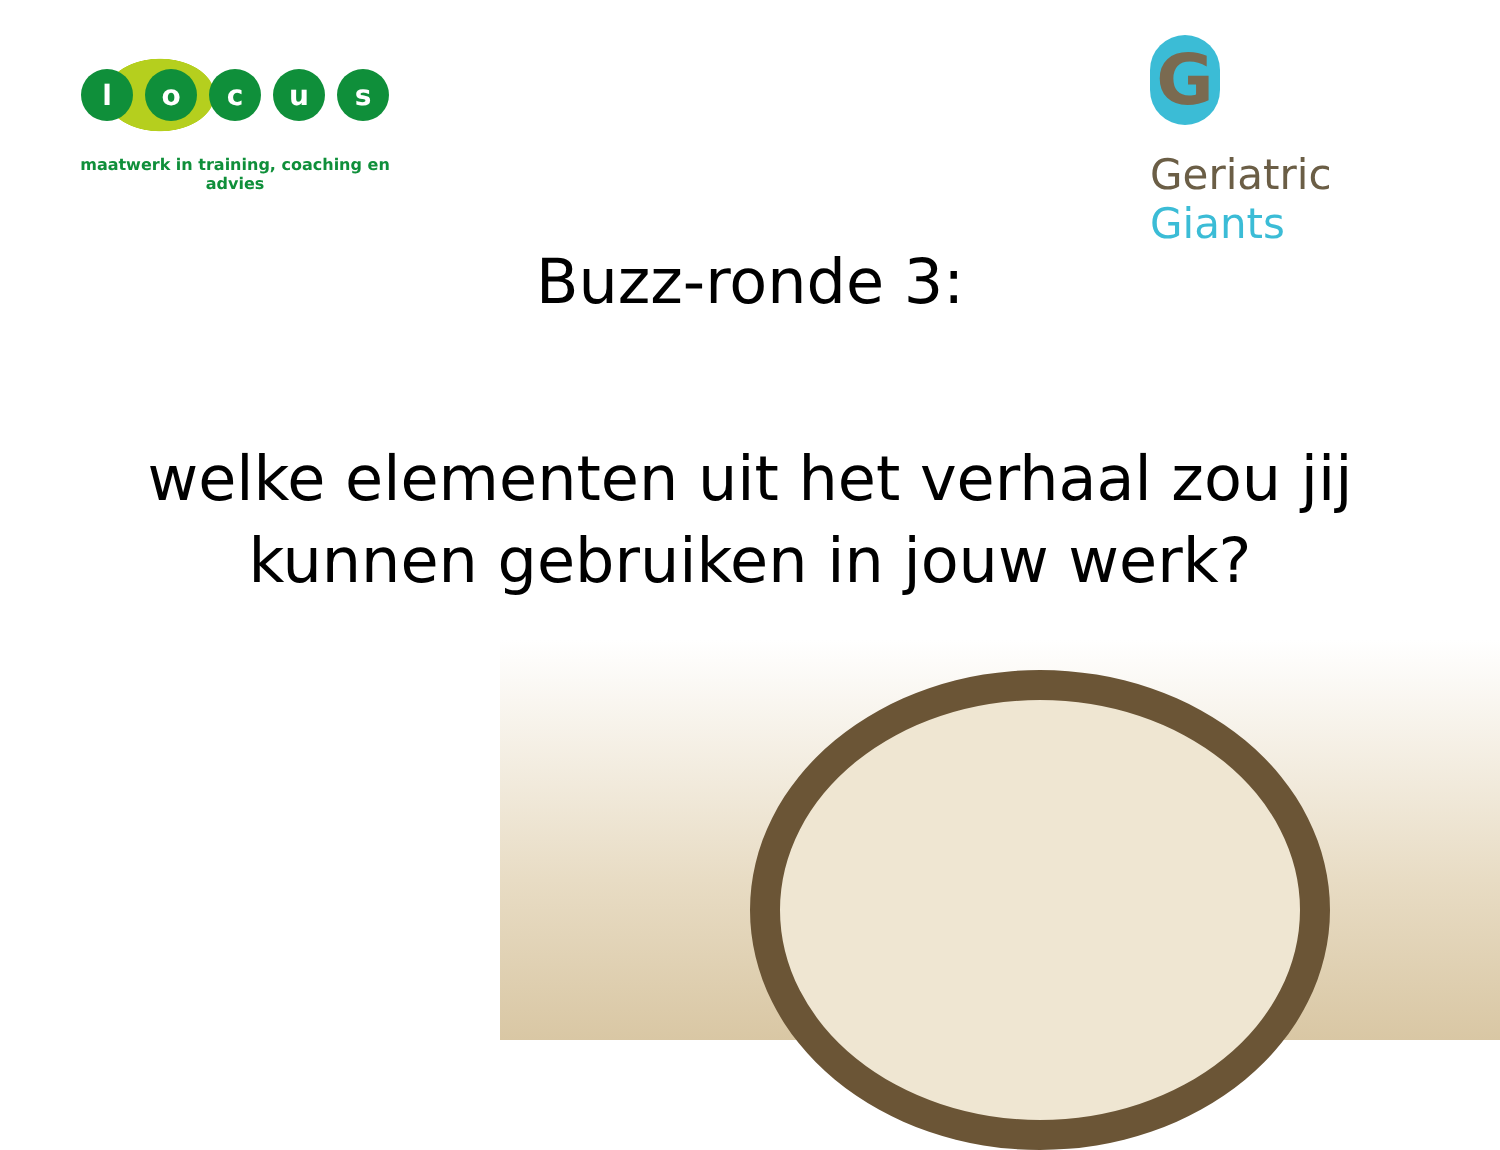l o c u s
maatwerk in training, coaching en advies
G
Geriatric Giants
Buzz-ronde 3:
welke elementen uit het verhaal zou jij
kunnen gebruiken in jouw werk?